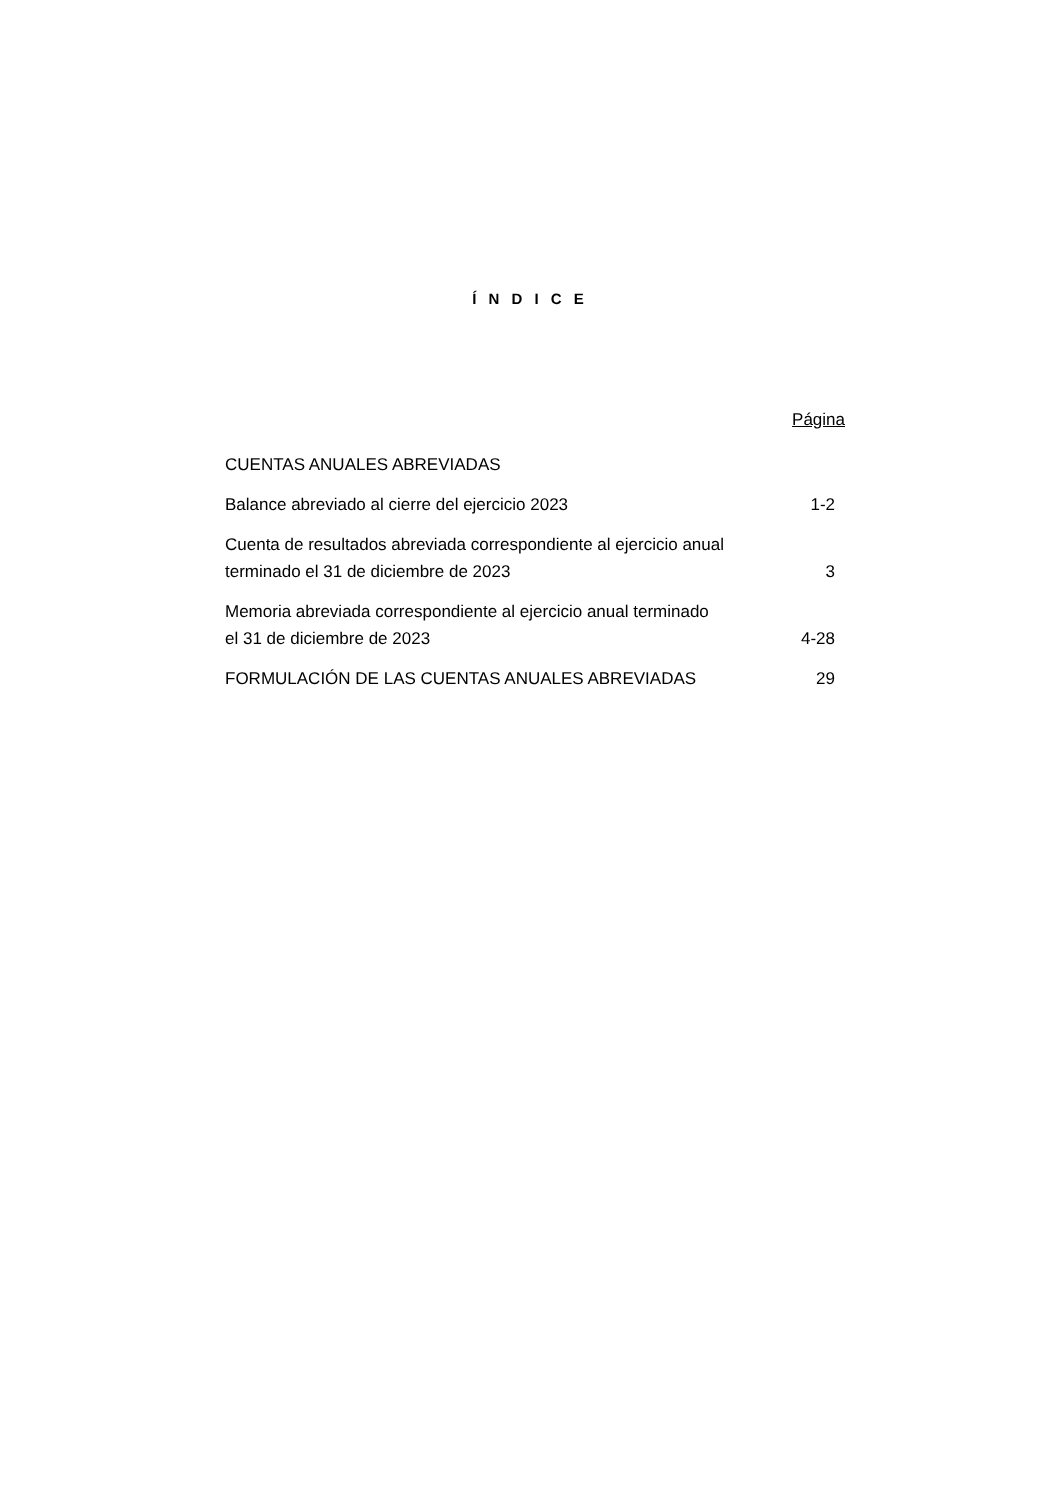Í N D I C E
| | Página |
| CUENTAS ANUALES ABREVIADAS | |
| Balance abreviado al cierre del ejercicio 2023 | 1-2 |
| Cuenta de resultados abreviada correspondiente al ejercicio anual terminado el 31 de diciembre de 2023 | 3 |
| Memoria abreviada correspondiente al ejercicio anual terminado el 31 de diciembre de 2023 | 4-28 |
| FORMULACIÓN DE LAS CUENTAS ANUALES ABREVIADAS | 29 |